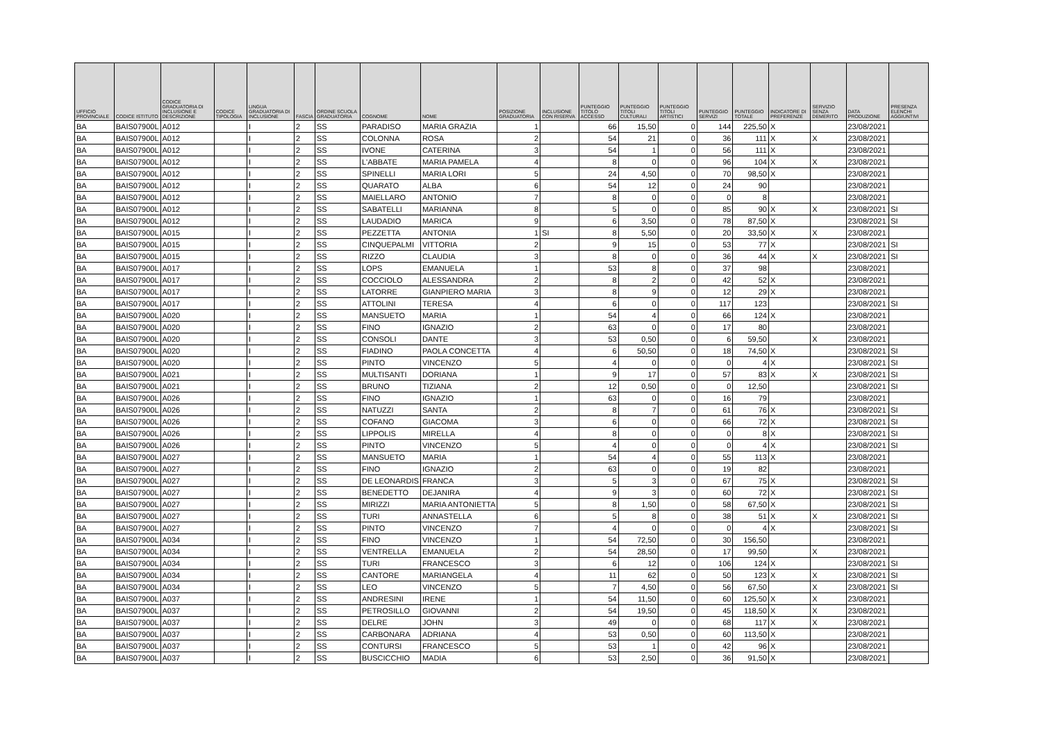| UFFICIO PROVINCIALE | CODICE ISTITUTO | CODICE GRADUATORIA DI INCLUSIONE E DESCRIZIONE | CODICE TIPOLOGIA | LINGUA GRADUATORIA DI INCLUSIONE | FASCIA | ORDINE SCUOLA GRADUATORIA | COGNOME | NOME | POSIZIONE GRADUATORIA | INCLUSIONE CON RISERVA | PUNTEGGIO TITOLO ACCESSO | PUNTEGGIO TITOLI CULTURALI | PUNTEGGIO TITOLI ARTISTICI | PUNTEGGIO SERVIZI | PUNTEGGIO TOTALE | INDICATORE DI PREFERENZE | SERVIZIO SENZA DEMERITO | DATA PRODUZIONE | PRESENZA ELENCHI AGGIUNTIVI |
| --- | --- | --- | --- | --- | --- | --- | --- | --- | --- | --- | --- | --- | --- | --- | --- | --- | --- | --- | --- |
| BA | BAIS07900L | A012 | | I | 2 | SS | PARADISO | MARIA GRAZIA | 1 | | 66 | 15,50 | 0 | 144 | 225,50 | X | | 23/08/2021 | |
| BA | BAIS07900L | A012 | | I | 2 | SS | COLONNA | ROSA | 2 | | 54 | 21 | 0 | 36 | 111 | X | X | 23/08/2021 | |
| BA | BAIS07900L | A012 | | I | 2 | SS | IVONE | CATERINA | 3 | | 54 | 1 | 0 | 56 | 111 | X | | 23/08/2021 | |
| BA | BAIS07900L | A012 | | I | 2 | SS | L'ABBATE | MARIA PAMELA | 4 | | 8 | 0 | 0 | 96 | 104 | X | X | 23/08/2021 | |
| BA | BAIS07900L | A012 | | I | 2 | SS | SPINELLI | MARIA LORI | 5 | | 24 | 4,50 | 0 | 70 | 98,50 | X | | 23/08/2021 | |
| BA | BAIS07900L | A012 | | I | 2 | SS | QUARATO | ALBA | 6 | | 54 | 12 | 0 | 24 | 90 | | | 23/08/2021 | |
| BA | BAIS07900L | A012 | | I | 2 | SS | MAIELLARO | ANTONIO | 7 | | 8 | 0 | 0 | 0 | 8 | | | 23/08/2021 | |
| BA | BAIS07900L | A012 | | I | 2 | SS | SABATELLI | MARIANNA | 8 | | 5 | 0 | 0 | 85 | 90 | X | X | 23/08/2021 | SI |
| BA | BAIS07900L | A012 | | I | 2 | SS | LAUDADIO | MARICA | 9 | | 6 | 3,50 | 0 | 78 | 87,50 | X | | 23/08/2021 | SI |
| BA | BAIS07900L | A015 | | I | 2 | SS | PEZZETTA | ANTONIA | 1 | SI | 8 | 5,50 | 0 | 20 | 33,50 | X | X | 23/08/2021 | |
| BA | BAIS07900L | A015 | | I | 2 | SS | CINQUEPALMI | VITTORIA | 2 | | 9 | 15 | 0 | 53 | 77 | X | | 23/08/2021 | SI |
| BA | BAIS07900L | A015 | | I | 2 | SS | RIZZO | CLAUDIA | 3 | | 8 | 0 | 0 | 36 | 44 | X | X | 23/08/2021 | SI |
| BA | BAIS07900L | A017 | | I | 2 | SS | LOPS | EMANUELA | 1 | | 53 | 8 | 0 | 37 | 98 | | | 23/08/2021 | |
| BA | BAIS07900L | A017 | | I | 2 | SS | COCCIOLO | ALESSANDRA | 2 | | 8 | 2 | 0 | 42 | 52 | X | | 23/08/2021 | |
| BA | BAIS07900L | A017 | | I | 2 | SS | LATORRE | GIANPIERO MARIA | 3 | | 8 | 9 | 0 | 12 | 29 | X | | 23/08/2021 | |
| BA | BAIS07900L | A017 | | I | 2 | SS | ATTOLINI | TERESA | 4 | | 6 | 0 | 0 | 117 | 123 | | | 23/08/2021 | SI |
| BA | BAIS07900L | A020 | | I | 2 | SS | MANSUETO | MARIA | 1 | | 54 | 4 | 0 | 66 | 124 | X | | 23/08/2021 | |
| BA | BAIS07900L | A020 | | I | 2 | SS | FINO | IGNAZIO | 2 | | 63 | 0 | 0 | 17 | 80 | | | 23/08/2021 | |
| BA | BAIS07900L | A020 | | I | 2 | SS | CONSOLI | DANTE | 3 | | 53 | 0,50 | 0 | 6 | 59,50 | | X | 23/08/2021 | |
| BA | BAIS07900L | A020 | | I | 2 | SS | FIADINO | PAOLA CONCETTA | 4 | | 6 | 50,50 | 0 | 18 | 74,50 | X | | 23/08/2021 | SI |
| BA | BAIS07900L | A020 | | I | 2 | SS | PINTO | VINCENZO | 5 | | 4 | 0 | 0 | 0 | 4 | X | | 23/08/2021 | SI |
| BA | BAIS07900L | A021 | | I | 2 | SS | MULTISANTI | DORIANA | 1 | | 9 | 17 | 0 | 57 | 83 | X | X | 23/08/2021 | SI |
| BA | BAIS07900L | A021 | | I | 2 | SS | BRUNO | TIZIANA | 2 | | 12 | 0,50 | 0 | 0 | 12,50 | | | 23/08/2021 | SI |
| BA | BAIS07900L | A026 | | I | 2 | SS | FINO | IGNAZIO | 1 | | 63 | 0 | 0 | 16 | 79 | | | 23/08/2021 | |
| BA | BAIS07900L | A026 | | I | 2 | SS | NATUZZI | SANTA | 2 | | 8 | 7 | 0 | 61 | 76 | X | | 23/08/2021 | SI |
| BA | BAIS07900L | A026 | | I | 2 | SS | COFANO | GIACOMA | 3 | | 6 | 0 | 0 | 66 | 72 | X | | 23/08/2021 | SI |
| BA | BAIS07900L | A026 | | I | 2 | SS | LIPPOLIS | MIRELLA | 4 | | 8 | 0 | 0 | 0 | 8 | X | | 23/08/2021 | SI |
| BA | BAIS07900L | A026 | | I | 2 | SS | PINTO | VINCENZO | 5 | | 4 | 0 | 0 | 0 | 4 | X | | 23/08/2021 | SI |
| BA | BAIS07900L | A027 | | I | 2 | SS | MANSUETO | MARIA | 1 | | 54 | 4 | 0 | 55 | 113 | X | | 23/08/2021 | |
| BA | BAIS07900L | A027 | | I | 2 | SS | FINO | IGNAZIO | 2 | | 63 | 0 | 0 | 19 | 82 | | | 23/08/2021 | |
| BA | BAIS07900L | A027 | | I | 2 | SS | DE LEONARDIS | FRANCA | 3 | | 5 | 3 | 0 | 67 | 75 | X | | 23/08/2021 | SI |
| BA | BAIS07900L | A027 | | I | 2 | SS | BENEDETTO | DEJANIRA | 4 | | 9 | 3 | 0 | 60 | 72 | X | | 23/08/2021 | SI |
| BA | BAIS07900L | A027 | | I | 2 | SS | MIRIZZI | MARIA ANTONIETTA | 5 | | 8 | 1,50 | 0 | 58 | 67,50 | X | | 23/08/2021 | SI |
| BA | BAIS07900L | A027 | | I | 2 | SS | TURI | ANNASTELLA | 6 | | 5 | 8 | 0 | 38 | 51 | X | X | 23/08/2021 | SI |
| BA | BAIS07900L | A027 | | I | 2 | SS | PINTO | VINCENZO | 7 | | 4 | 0 | 0 | 0 | 4 | X | | 23/08/2021 | SI |
| BA | BAIS07900L | A034 | | I | 2 | SS | FINO | VINCENZO | 1 | | 54 | 72,50 | 0 | 30 | 156,50 | | | 23/08/2021 | |
| BA | BAIS07900L | A034 | | I | 2 | SS | VENTRELLA | EMANUELA | 2 | | 54 | 28,50 | 0 | 17 | 99,50 | | X | 23/08/2021 | |
| BA | BAIS07900L | A034 | | I | 2 | SS | TURI | FRANCESCO | 3 | | 6 | 12 | 0 | 106 | 124 | X | | 23/08/2021 | SI |
| BA | BAIS07900L | A034 | | I | 2 | SS | CANTORE | MARIANGELA | 4 | | 11 | 62 | 0 | 50 | 123 | X | X | 23/08/2021 | SI |
| BA | BAIS07900L | A034 | | I | 2 | SS | LEO | VINCENZO | 5 | | 7 | 4,50 | 0 | 56 | 67,50 | | X | 23/08/2021 | SI |
| BA | BAIS07900L | A037 | | I | 2 | SS | ANDRESINI | IRENE | 1 | | 54 | 11,50 | 0 | 60 | 125,50 | X | X | 23/08/2021 | |
| BA | BAIS07900L | A037 | | I | 2 | SS | PETROSILLO | GIOVANNI | 2 | | 54 | 19,50 | 0 | 45 | 118,50 | X | X | 23/08/2021 | |
| BA | BAIS07900L | A037 | | I | 2 | SS | DELRE | JOHN | 3 | | 49 | 0 | 0 | 68 | 117 | X | X | 23/08/2021 | |
| BA | BAIS07900L | A037 | | I | 2 | SS | CARBONARA | ADRIANA | 4 | | 53 | 0,50 | 0 | 60 | 113,50 | X | | 23/08/2021 | |
| BA | BAIS07900L | A037 | | I | 2 | SS | CONTURSI | FRANCESCO | 5 | | 53 | 1 | 0 | 42 | 96 | X | | 23/08/2021 | |
| BA | BAIS07900L | A037 | | I | 2 | SS | BUSCICCHIO | MADIA | 6 | | 53 | 2,50 | 0 | 36 | 91,50 | X | | 23/08/2021 | |